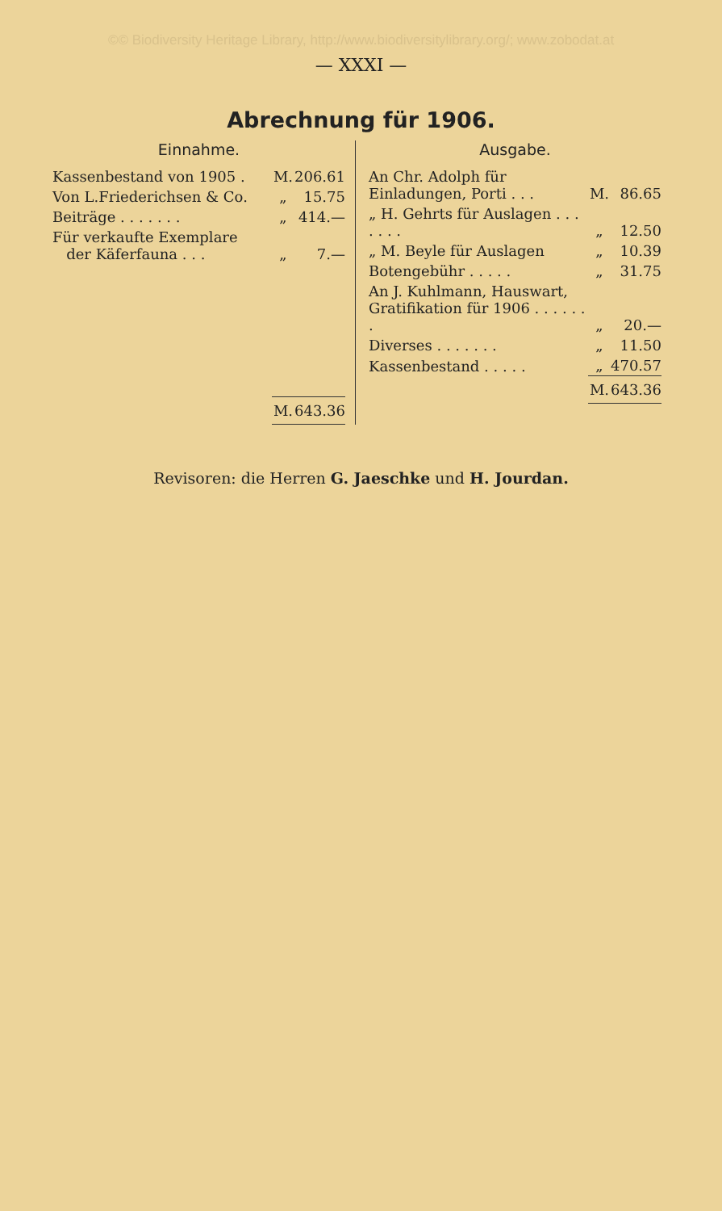©© Biodiversity Heritage Library, http://www.biodiversitylibrary.org/; www.zobodat.at
— XXXI —
Abrechnung für 1906.
Einnahme.
| Kassenbestand von 1905 . | M. | 206.61 |
| Von L.Friederichsen & Co. | „ | 15.75 |
| Beiträge . . . . . . . | „ | 414.— |
| Für verkaufte Exemplare der Käferfauna . . . | „ | 7.— |
| | M. | 643.36 |
Ausgabe.
| An Chr. Adolph für Einladungen, Porti . . . | M. | 86.65 |
| „ H. Gehrts für Auslagen . . . . . . . | „ | 12.50 |
| „ M. Beyle für Auslagen | „ | 10.39 |
| Botengebühr . . . . . | „ | 31.75 |
| An J. Kuhlmann, Hauswart, Gratifikation für 1906 . . . . . . . | „ | 20.— |
| Diverses . . . . . . . | „ | 11.50 |
| Kassenbestand . . . . . | „ | 470.57 |
| | M. | 643.36 |
Revisoren: die Herren G. Jaeschke und H. Jourdan.